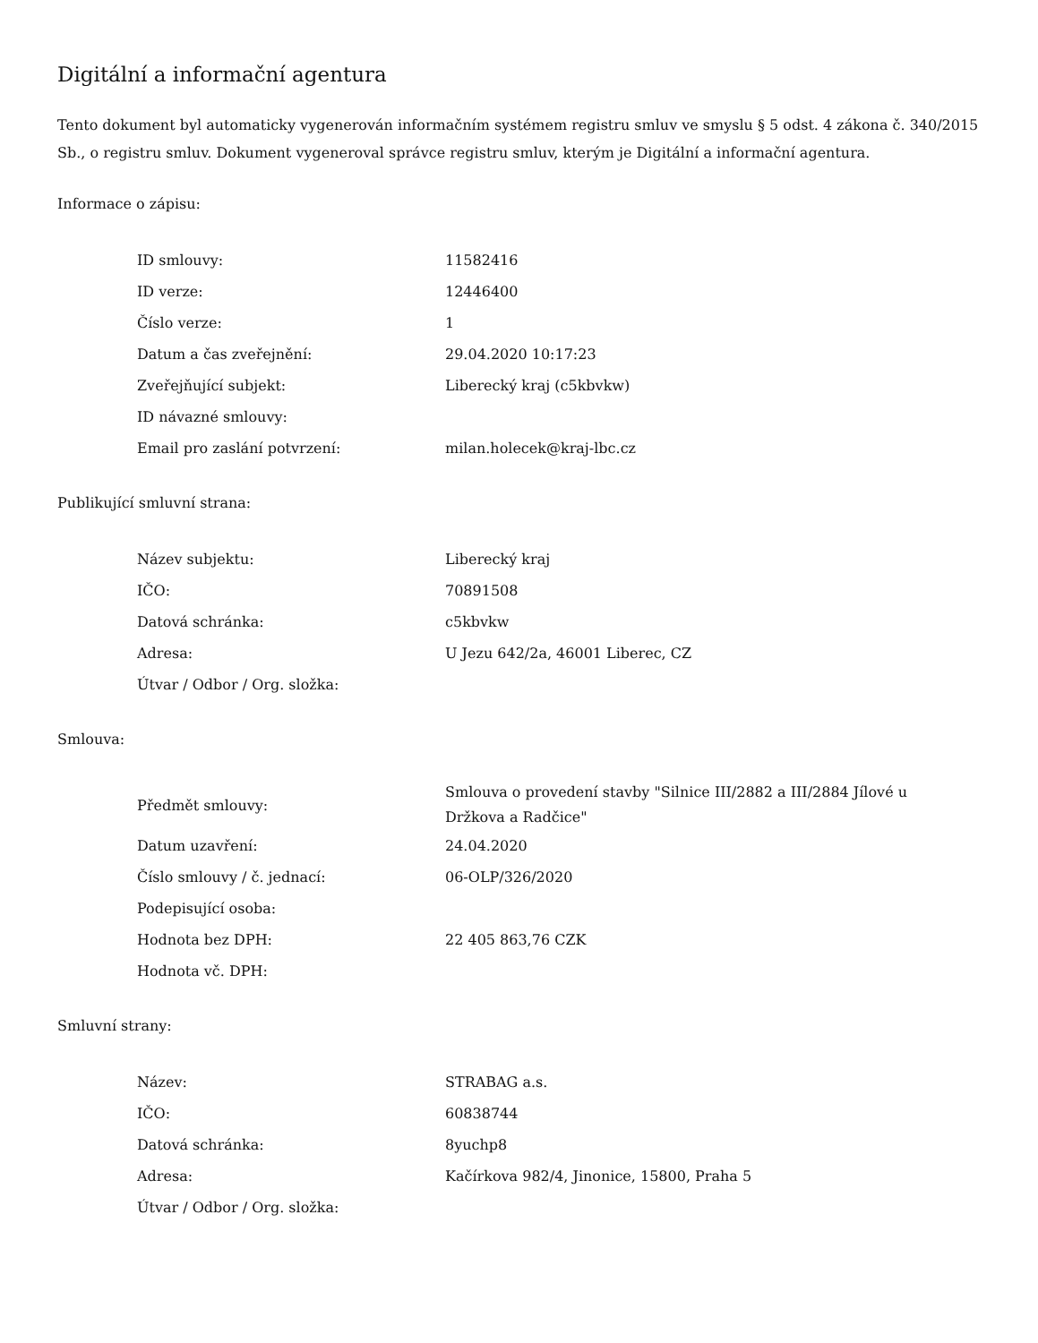Digitální a informační agentura
Tento dokument byl automaticky vygenerován informačním systémem registru smluv ve smyslu § 5 odst. 4 zákona č. 340/2015 Sb., o registru smluv. Dokument vygeneroval správce registru smluv, kterým je Digitální a informační agentura.
Informace o zápisu:
| ID smlouvy: | 11582416 |
| ID verze: | 12446400 |
| Číslo verze: | 1 |
| Datum a čas zveřejnění: | 29.04.2020 10:17:23 |
| Zveřejňující subjekt: | Liberecký kraj (c5kbvkw) |
| ID návazné smlouvy: | |
| Email pro zaslání potvrzení: | milan.holecek@kraj-lbc.cz |
Publikující smluvní strana:
| Název subjektu: | Liberecký kraj |
| IČO: | 70891508 |
| Datová schránka: | c5kbvkw |
| Adresa: | U Jezu 642/2a, 46001 Liberec, CZ |
| Útvar / Odbor / Org. složka: | |
Smlouva:
| Předmět smlouvy: | Smlouva o provedení stavby "Silnice III/2882 a III/2884 Jílové u Držkova a Radčice" |
| Datum uzavření: | 24.04.2020 |
| Číslo smlouvy / č. jednací: | 06-OLP/326/2020 |
| Podepisující osoba: | |
| Hodnota bez DPH: | 22 405 863,76 CZK |
| Hodnota vč. DPH: | |
Smluvní strany:
| Název: | STRABAG a.s. |
| IČO: | 60838744 |
| Datová schránka: | 8yuchp8 |
| Adresa: | Kačírkova 982/4, Jinonice, 15800, Praha 5 |
| Útvar / Odbor / Org. složka: | |